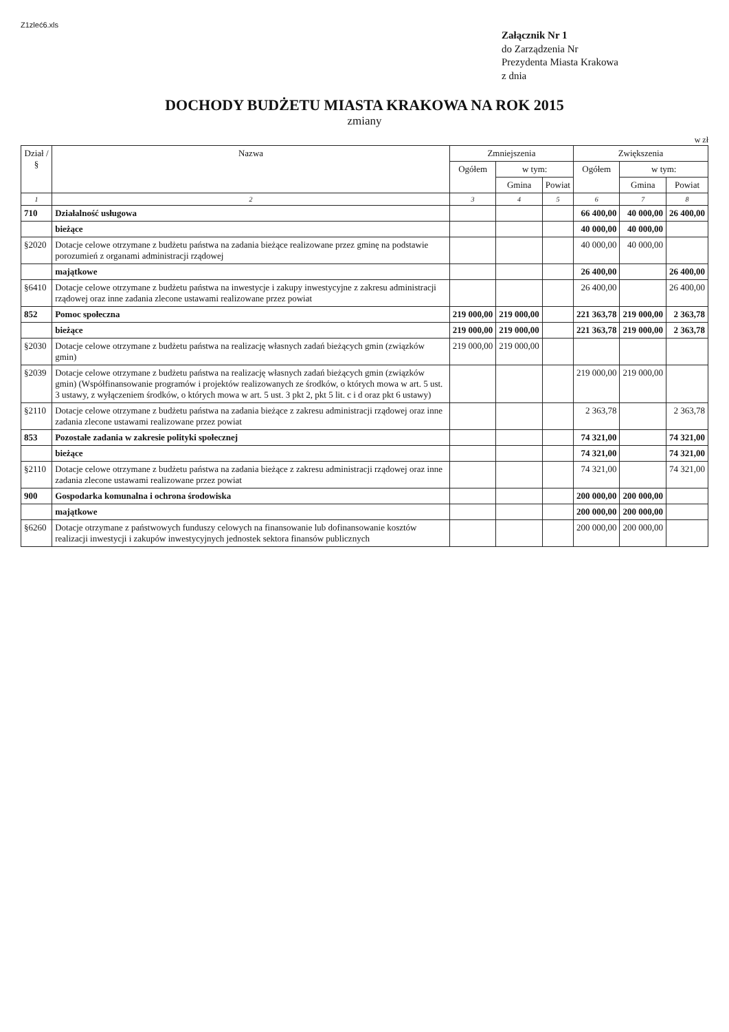Z1zleć6.xls
Załącznik Nr 1
do Zarządzenia Nr
Prezydenta Miasta Krakowa
z dnia
DOCHODY BUDŻETU MIASTA KRAKOWA NA ROK 2015
zmiany
w zł
| Dział / § | Nazwa | Zmniejszenia | | | Zwiększenia | | |
| --- | --- | --- | --- | --- | --- | --- | --- |
| | | Ogółem | w tym: | | Ogółem | w tym: | |
| | | | Gmina | Powiat | | Gmina | Powiat |
| 1 | 2 | 3 | 4 | 5 | 6 | 7 | 8 |
| 710 | Działalność usługowa | | | | 66 400,00 | 40 000,00 | 26 400,00 |
| | bieżące | | | | 40 000,00 | 40 000,00 | |
| §2020 | Dotacje celowe otrzymane z budżetu państwa na zadania bieżące realizowane przez gminę na podstawie porozumień z organami administracji rządowej | | | | 40 000,00 | 40 000,00 | |
| | majątkowe | | | | 26 400,00 | | 26 400,00 |
| §6410 | Dotacje celowe otrzymane z budżetu państwa na inwestycje i zakupy inwestycyjne z zakresu administracji rządowej oraz inne zadania zlecone ustawami realizowane przez powiat | | | | 26 400,00 | | 26 400,00 |
| 852 | Pomoc społeczna | 219 000,00 | 219 000,00 | | 221 363,78 | 219 000,00 | 2 363,78 |
| | bieżące | 219 000,00 | 219 000,00 | | 221 363,78 | 219 000,00 | 2 363,78 |
| §2030 | Dotacje celowe otrzymane z budżetu państwa na realizację własnych zadań bieżących gmin (związków gmin) | 219 000,00 | 219 000,00 | | | | |
| §2039 | Dotacje celowe otrzymane z budżetu państwa na realizację własnych zadań bieżących gmin (związków gmin) (Współfinansowanie programów i projektów realizowanych ze środków, o których mowa w art. 5 ust. 3 ustawy, z wyłączeniem środków, o których mowa w art. 5 ust. 3 pkt 2, pkt 5 lit. c i d oraz pkt 6 ustawy) | | | | 219 000,00 | 219 000,00 | |
| §2110 | Dotacje celowe otrzymane z budżetu państwa na zadania bieżące z zakresu administracji rządowej oraz inne zadania zlecone ustawami realizowane przez powiat | | | | 2 363,78 | | 2 363,78 |
| 853 | Pozostałe zadania w zakresie polityki społecznej | | | | 74 321,00 | | 74 321,00 |
| | bieżące | | | | 74 321,00 | | 74 321,00 |
| §2110 | Dotacje celowe otrzymane z budżetu państwa na zadania bieżące z zakresu administracji rządowej oraz inne zadania zlecone ustawami realizowane przez powiat | | | | 74 321,00 | | 74 321,00 |
| 900 | Gospodarka komunalna i ochrona środowiska | | | | 200 000,00 | 200 000,00 | |
| | majątkowe | | | | 200 000,00 | 200 000,00 | |
| §6260 | Dotacje otrzymane z państwowych funduszy celowych na finansowanie lub dofinansowanie kosztów realizacji inwestycji i zakupów inwestycyjnych jednostek sektora finansów publicznych | | | | 200 000,00 | 200 000,00 | |